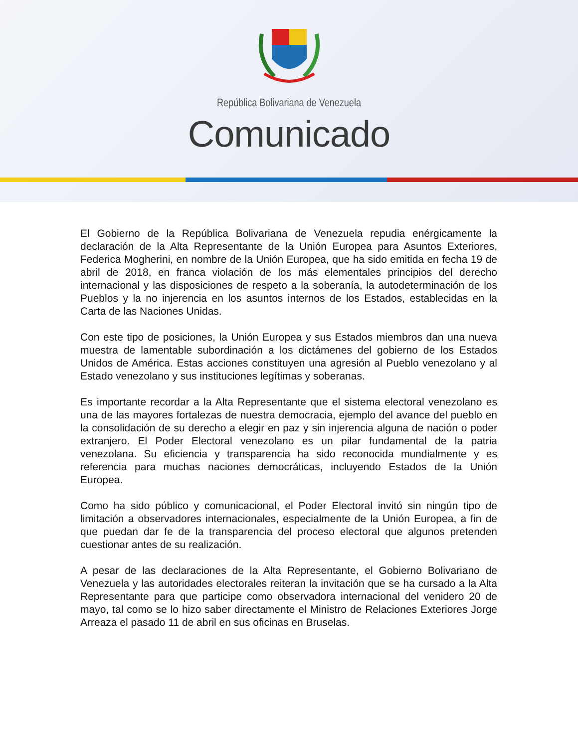República Bolivariana de Venezuela
Comunicado
El Gobierno de la República Bolivariana de Venezuela repudia enérgicamente la declaración de la Alta Representante de la Unión Europea para Asuntos Exteriores, Federica Mogherini, en nombre de la Unión Europea, que ha sido emitida en fecha 19 de abril de 2018, en franca violación de los más elementales principios del derecho internacional y las disposiciones de respeto a la soberanía, la autodeterminación de los Pueblos y la no injerencia en los asuntos internos de los Estados, establecidas en la Carta de las Naciones Unidas.
Con este tipo de posiciones, la Unión Europea y sus Estados miembros dan una nueva muestra de lamentable subordinación a los dictámenes del gobierno de los Estados Unidos de América. Estas acciones constituyen una agresión al Pueblo venezolano y al Estado venezolano y sus instituciones legítimas y soberanas.
Es importante recordar a la Alta Representante que el sistema electoral venezolano es una de las mayores fortalezas de nuestra democracia, ejemplo del avance del pueblo en la consolidación de su derecho a elegir en paz y sin injerencia alguna de nación o poder extranjero. El Poder Electoral venezolano es un pilar fundamental de la patria venezolana. Su eficiencia y transparencia ha sido reconocida mundialmente y es referencia para muchas naciones democráticas, incluyendo Estados de la Unión Europea.
Como ha sido público y comunicacional, el Poder Electoral invitó sin ningún tipo de limitación a observadores internacionales, especialmente de la Unión Europea, a fin de que puedan dar fe de la transparencia del proceso electoral que algunos pretenden cuestionar antes de su realización.
A pesar de las declaraciones de la Alta Representante, el Gobierno Bolivariano de Venezuela y las autoridades electorales reiteran la invitación que se ha cursado a la Alta Representante para que participe como observadora internacional del venidero 20 de mayo, tal como se lo hizo saber directamente el Ministro de Relaciones Exteriores Jorge Arreaza el pasado 11 de abril en sus oficinas en Bruselas.